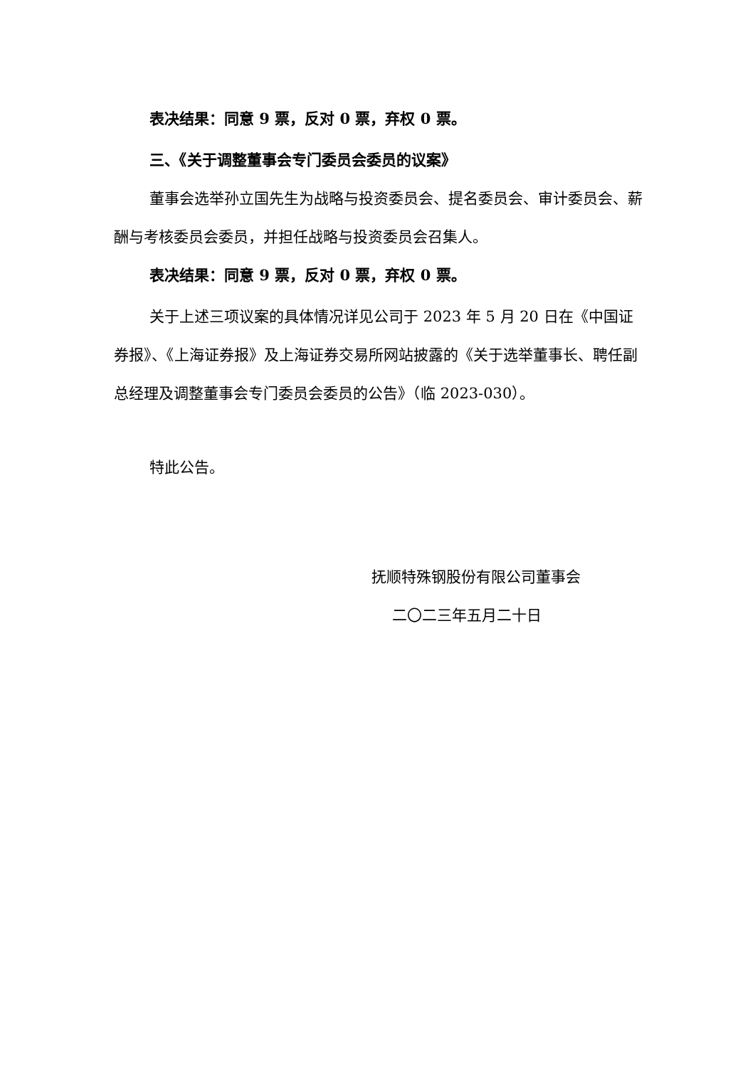表决结果：同意 9 票，反对 0 票，弃权 0 票。
三、《关于调整董事会专门委员会委员的议案》
董事会选举孙立国先生为战略与投资委员会、提名委员会、审计委员会、薪酬与考核委员会委员，并担任战略与投资委员会召集人。
表决结果：同意 9 票，反对 0 票，弃权 0 票。
关于上述三项议案的具体情况详见公司于 2023 年 5 月 20 日在《中国证券报》、《上海证券报》及上海证券交易所网站披露的《关于选举董事长、聘任副总经理及调整董事会专门委员会委员的公告》（临 2023-030）。
特此公告。
抚顺特殊钢股份有限公司董事会
二〇二三年五月二十日